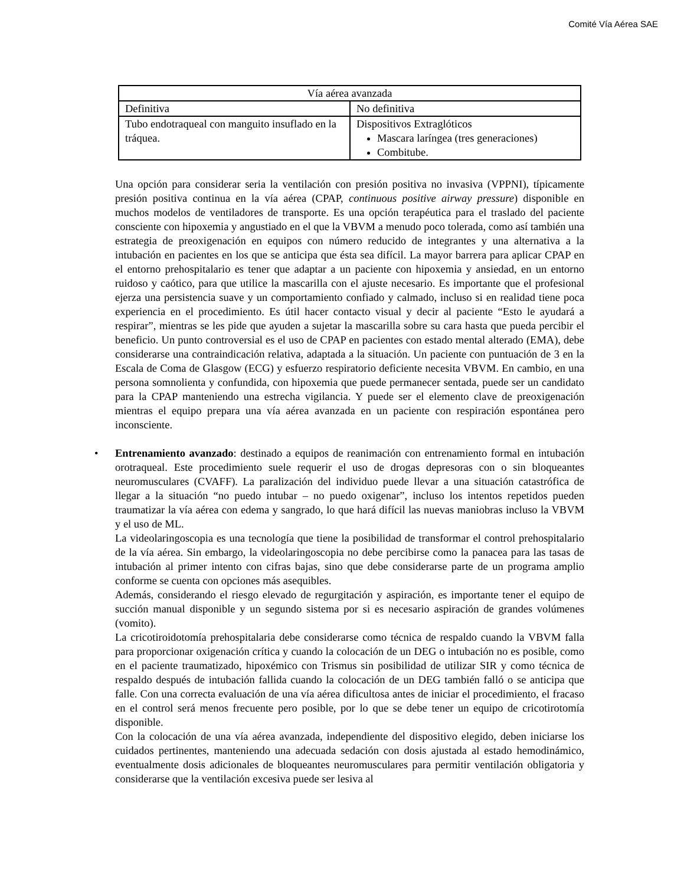Comité Vía Aérea SAE
| Vía aérea avanzada | |
| --- | --- |
| Definitiva | No definitiva |
| Tubo endotraqueal con manguito insuflado en la tráquea. | Dispositivos Extraglóticos Mascara laríngea (tres generaciones) Combitube. |
Una opción para considerar seria la ventilación con presión positiva no invasiva (VPPNI), típicamente presión positiva continua en la vía aérea (CPAP, continuous positive airway pressure) disponible en muchos modelos de ventiladores de transporte. Es una opción terapéutica para el traslado del paciente consciente con hipoxemia y angustiado en el que la VBVM a menudo poco tolerada, como así también una estrategia de preoxigenación en equipos con número reducido de integrantes y una alternativa a la intubación en pacientes en los que se anticipa que ésta sea difícil. La mayor barrera para aplicar CPAP en el entorno prehospitalario es tener que adaptar a un paciente con hipoxemia y ansiedad, en un entorno ruidoso y caótico, para que utilice la mascarilla con el ajuste necesario. Es importante que el profesional ejerza una persistencia suave y un comportamiento confiado y calmado, incluso si en realidad tiene poca experiencia en el procedimiento. Es útil hacer contacto visual y decir al paciente “Esto le ayudará a respirar”, mientras se les pide que ayuden a sujetar la mascarilla sobre su cara hasta que pueda percibir el beneficio. Un punto controversial es el uso de CPAP en pacientes con estado mental alterado (EMA), debe considerarse una contraindicación relativa, adaptada a la situación. Un paciente con puntuación de 3 en la Escala de Coma de Glasgow (ECG) y esfuerzo respiratorio deficiente necesita VBVM. En cambio, en una persona somnolienta y confundida, con hipoxemia que puede permanecer sentada, puede ser un candidato para la CPAP manteniendo una estrecha vigilancia. Y puede ser el elemento clave de preoxigenación mientras el equipo prepara una vía aérea avanzada en un paciente con respiración espontánea pero inconsciente.
• Entrenamiento avanzado: destinado a equipos de reanimación con entrenamiento formal en intubación orotraqueal. Este procedimiento suele requerir el uso de drogas depresoras con o sin bloqueantes neuromusculares (CVAFF). La paralización del individuo puede llevar a una situación catastrófica de llegar a la situación “no puedo intubar – no puedo oxigenar”, incluso los intentos repetidos pueden traumatizar la vía aérea con edema y sangrado, lo que hará difícil las nuevas maniobras incluso la VBVM y el uso de ML.
La videolaringoscopia es una tecnología que tiene la posibilidad de transformar el control prehospitalario de la vía aérea. Sin embargo, la videolaringoscopia no debe percibirse como la panacea para las tasas de intubación al primer intento con cifras bajas, sino que debe considerarse parte de un programa amplio conforme se cuenta con opciones más asequibles.
Además, considerando el riesgo elevado de regurgitación y aspiración, es importante tener el equipo de succión manual disponible y un segundo sistema por si es necesario aspiración de grandes volúmenes (vomito).
La cricotiroidotomía prehospitalaria debe considerarse como técnica de respaldo cuando la VBVM falla para proporcionar oxigenación crítica y cuando la colocación de un DEG o intubación no es posible, como en el paciente traumatizado, hipoxémico con Trismus sin posibilidad de utilizar SIR y como técnica de respaldo después de intubación fallida cuando la colocación de un DEG también falló o se anticipa que falle. Con una correcta evaluación de una vía aérea dificultosa antes de iniciar el procedimiento, el fracaso en el control será menos frecuente pero posible, por lo que se debe tener un equipo de cricotirotomía disponible.
Con la colocación de una vía aérea avanzada, independiente del dispositivo elegido, deben iniciarse los cuidados pertinentes, manteniendo una adecuada sedación con dosis ajustada al estado hemodinámico, eventualmente dosis adicionales de bloqueantes neuromusculares para permitir ventilación obligatoria y considerarse que la ventilación excesiva puede ser lesiva al